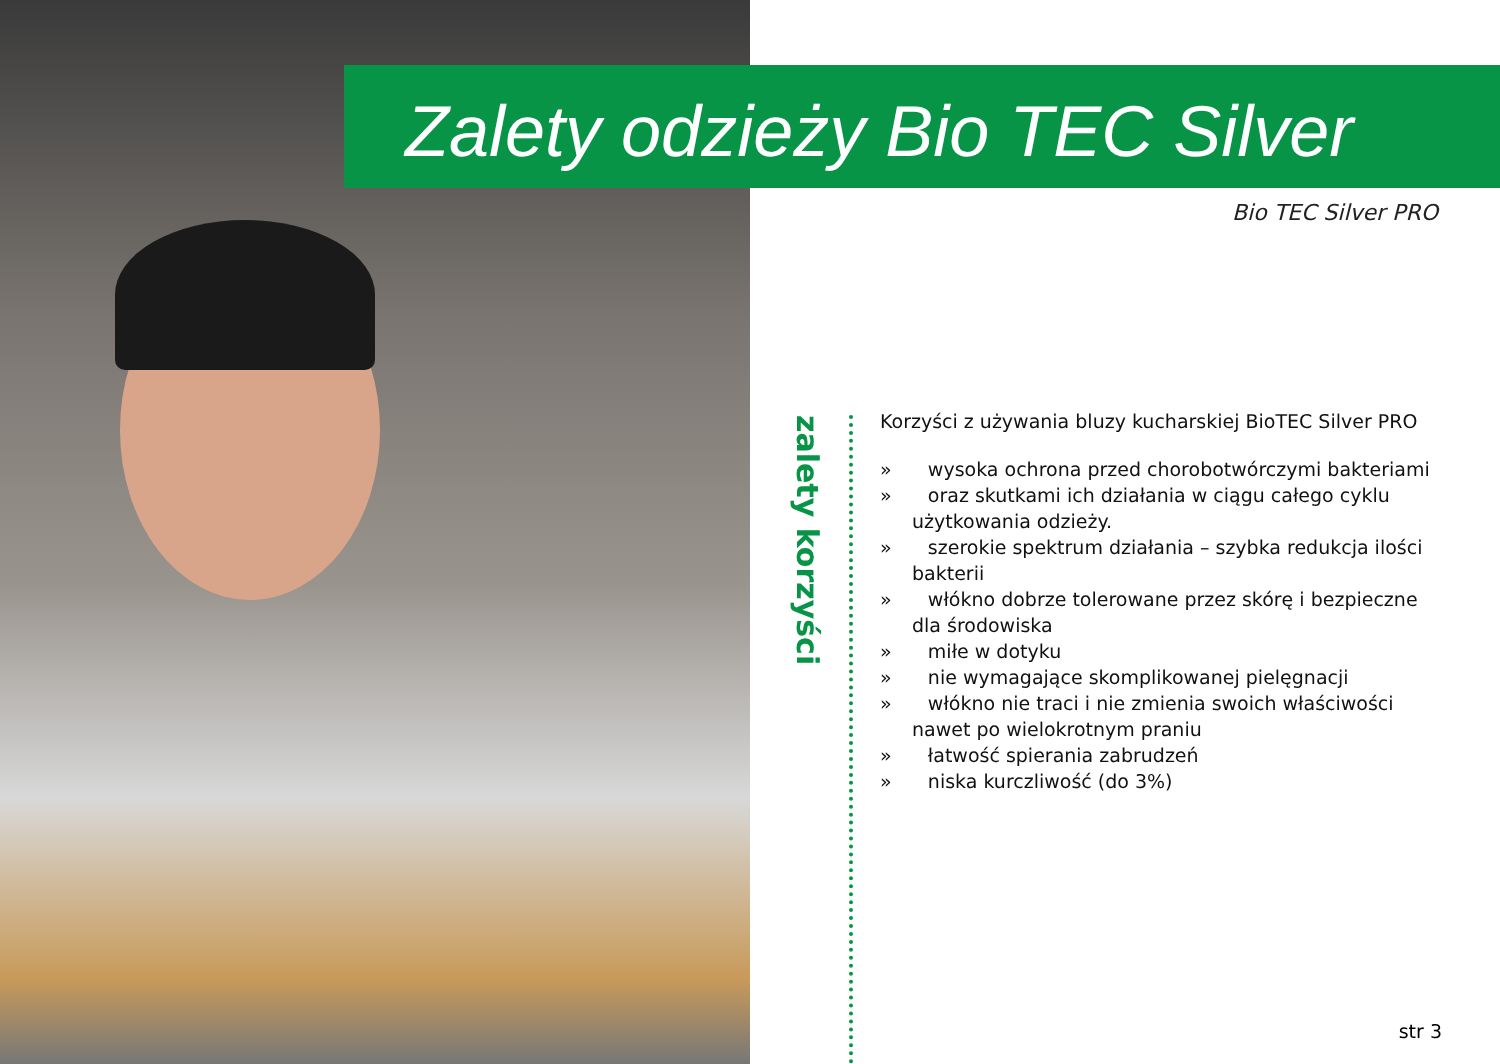Zalety odzieży Bio TEC Silver
Bio TEC Silver PRO
zalety korzyści
Korzyści z używania bluzy kucharskiej BioTEC Silver PRO
» wysoka ochrona przed chorobotwórczymi bakteriami
» oraz skutkami ich działania w ciągu całego cyklu użytkowania odzieży.
» szerokie spektrum działania – szybka redukcja ilości bakterii
» włókno dobrze tolerowane przez skórę i bezpieczne dla środowiska
» miłe w dotyku
» nie wymagające skomplikowanej pielęgnacji
» włókno nie traci i nie zmienia swoich właściwości nawet po wielokrotnym praniu
» łatwość spierania zabrudzeń
» niska kurczliwość (do 3%)
str 3